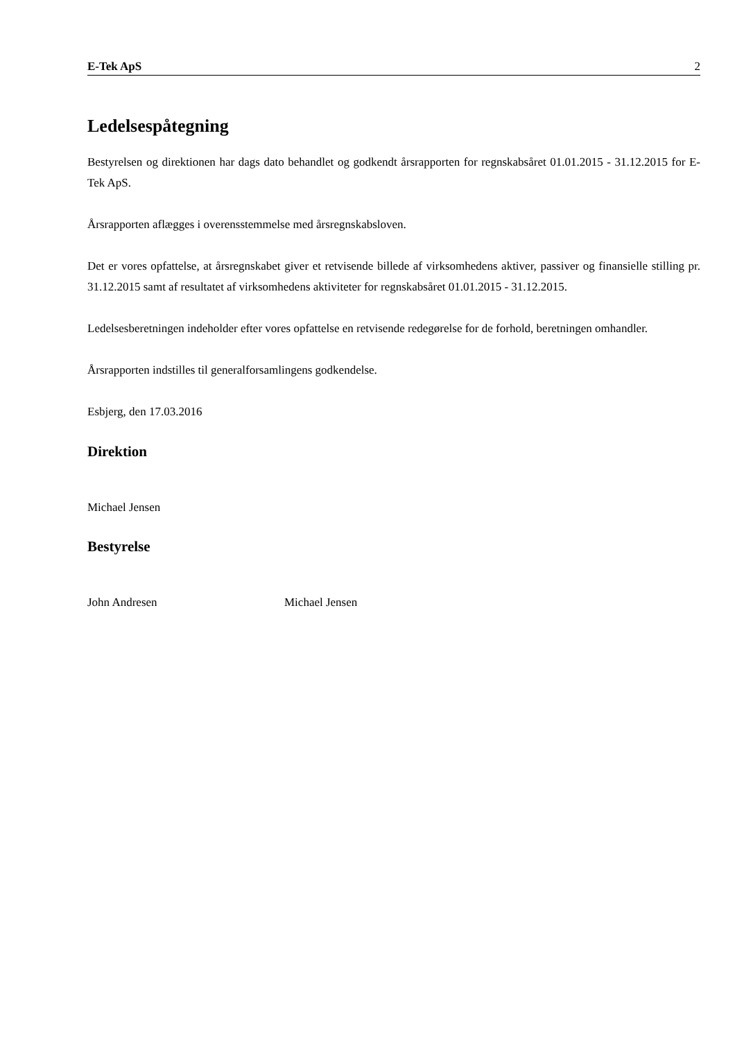E-Tek ApS 2
Ledelsespåtegning
Bestyrelsen og direktionen har dags dato behandlet og godkendt årsrapporten for regnskabsåret 01.01.2015 - 31.12.2015 for E-Tek ApS.
Årsrapporten aflægges i overensstemmelse med årsregnskabsloven.
Det er vores opfattelse, at årsregnskabet giver et retvisende billede af virksomhedens aktiver, passiver og finansielle stilling pr. 31.12.2015 samt af resultatet af virksomhedens aktiviteter for regnskabsåret 01.01.2015 - 31.12.2015.
Ledelsesberetningen indeholder efter vores opfattelse en retvisende redegørelse for de forhold, beretningen omhandler.
Årsrapporten indstilles til generalforsamlingens godkendelse.
Esbjerg, den 17.03.2016
Direktion
Michael Jensen
Bestyrelse
John Andresen Michael Jensen